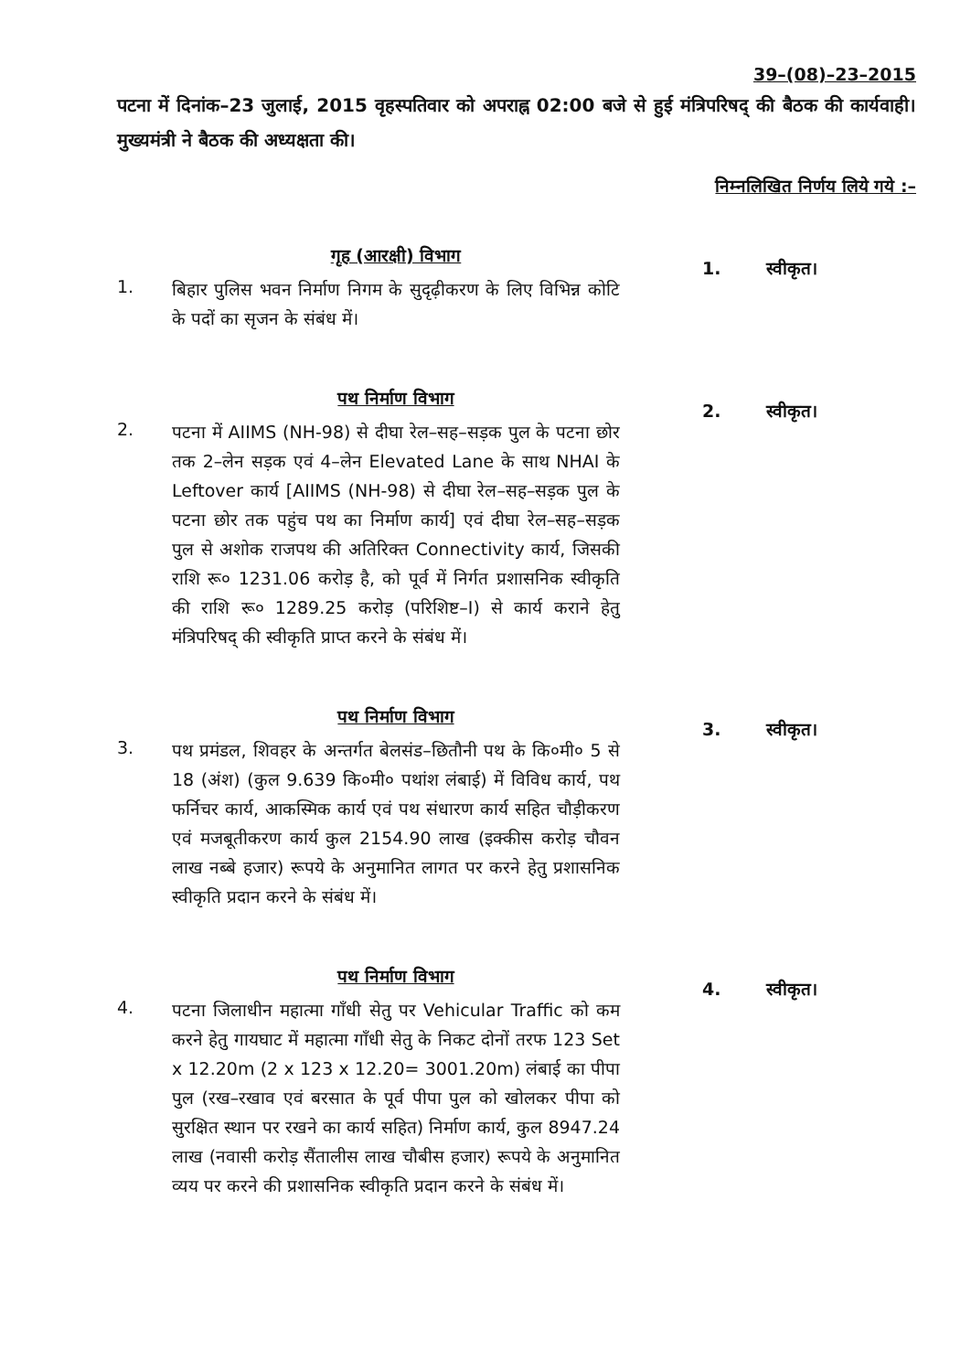39–(08)–23–2015
पटना में दिनांक–23 जुलाई, 2015 वृहस्पतिवार को अपराह्न 02:00 बजे से हुई मंत्रिपरिषद् की बैठक की कार्यवाही। मुख्यमंत्री ने बैठक की अध्यक्षता की।
निम्नलिखित निर्णय लिये गये :–
1.
गृह (आरक्षी) विभाग
बिहार पुलिस भवन निर्माण निगम के सुदृढ़ीकरण के लिए विभिन्न कोटि के पदों का सृजन के संबंध में।
1. स्वीकृत।
2.
पथ निर्माण विभाग
पटना में AIIMS (NH-98) से दीघा रेल–सह–सड़क पुल के पटना छोर तक 2–लेन सड़क एवं 4–लेन Elevated Lane के साथ NHAI के Leftover कार्य [AIIMS (NH-98) से दीघा रेल–सह–सड़क पुल के पटना छोर तक पहुंच पथ का निर्माण कार्य] एवं दीघा रेल–सह–सड़क पुल से अशोक राजपथ की अतिरिक्त Connectivity कार्य, जिसकी राशि रू० 1231.06 करोड़ है, को पूर्व में निर्गत प्रशासनिक स्वीकृति की राशि रू० 1289.25 करोड़ (परिशिष्ट–I) से कार्य कराने हेतु मंत्रिपरिषद् की स्वीकृति प्राप्त करने के संबंध में।
2. स्वीकृत।
3.
पथ निर्माण विभाग
पथ प्रमंडल, शिवहर के अन्तर्गत बेलसंड–छितौनी पथ के कि०मी० 5 से 18 (अंश) (कुल 9.639 कि०मी० पथांश लंबाई) में विविध कार्य, पथ फर्निचर कार्य, आकस्मिक कार्य एवं पथ संधारण कार्य सहित चौड़ीकरण एवं मजबूतीकरण कार्य कुल 2154.90 लाख (इक्कीस करोड़ चौवन लाख नब्बे हजार) रूपये के अनुमानित लागत पर करने हेतु प्रशासनिक स्वीकृति प्रदान करने के संबंध में।
3. स्वीकृत।
4.
पथ निर्माण विभाग
पटना जिलाधीन महात्मा गाँधी सेतु पर Vehicular Traffic को कम करने हेतु गायघाट में महात्मा गाँधी सेतु के निकट दोनों तरफ 123 Set x 12.20m (2 x 123 x 12.20= 3001.20m) लंबाई का पीपा पुल (रख–रखाव एवं बरसात के पूर्व पीपा पुल को खोलकर पीपा को सुरक्षित स्थान पर रखने का कार्य सहित) निर्माण कार्य, कुल 8947.24 लाख (नवासी करोड़ सैंतालीस लाख चौबीस हजार) रूपये के अनुमानित व्यय पर करने की प्रशासनिक स्वीकृति प्रदान करने के संबंध में।
4. स्वीकृत।